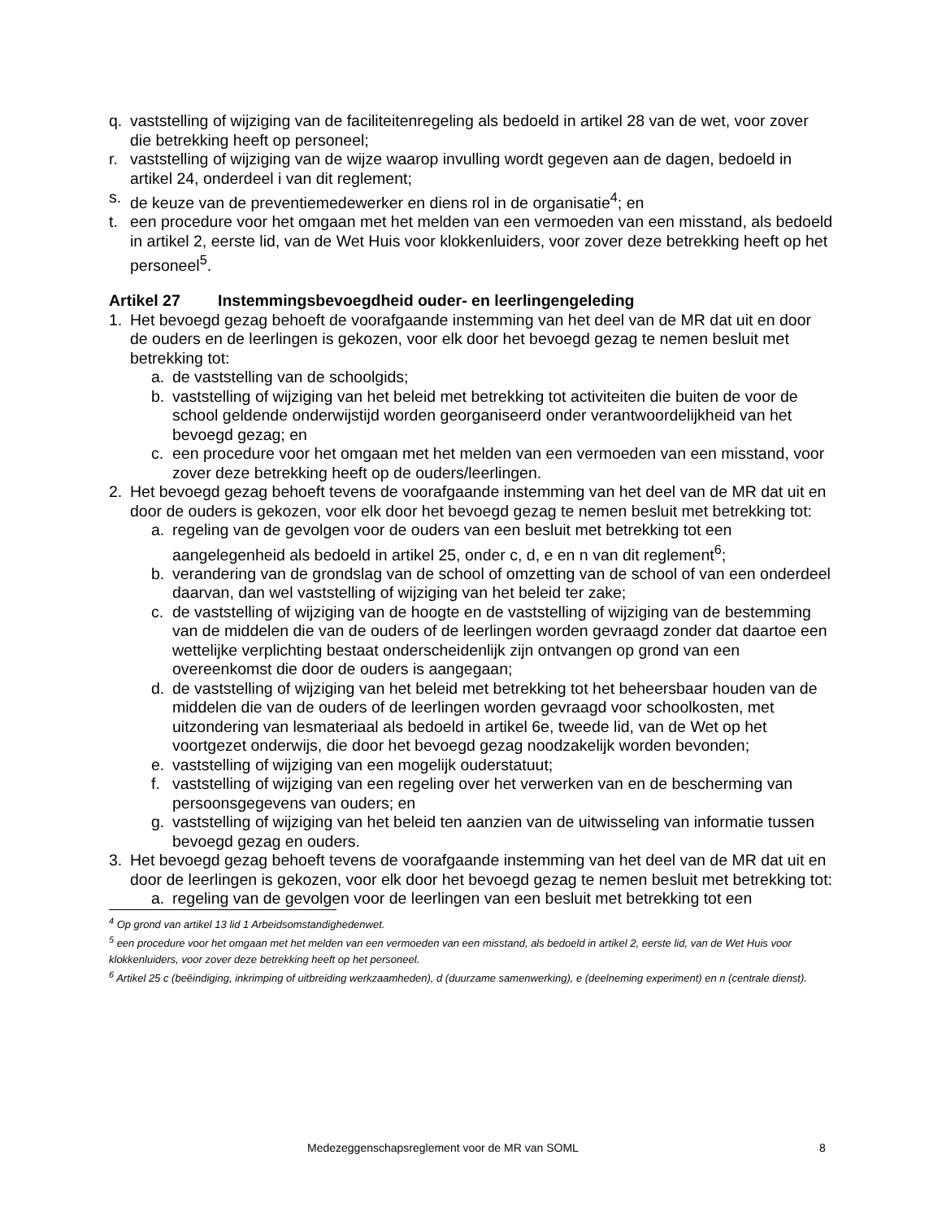q. vaststelling of wijziging van de faciliteitenregeling als bedoeld in artikel 28 van de wet, voor zover die betrekking heeft op personeel;
r. vaststelling of wijziging van de wijze waarop invulling wordt gegeven aan de dagen, bedoeld in artikel 24, onderdeel i van dit reglement;
s. de keuze van de preventiemedewerker en diens rol in de organisatie<sup>4</sup>; en
t. een procedure voor het omgaan met het melden van een vermoeden van een misstand, als bedoeld in artikel 2, eerste lid, van de Wet Huis voor klokkenluiders, voor zover deze betrekking heeft op het personeel<sup>5</sup>.
Artikel 27 Instemmingsbevoegdheid ouder- en leerlingengeleding
1. Het bevoegd gezag behoeft de voorafgaande instemming van het deel van de MR dat uit en door de ouders en de leerlingen is gekozen, voor elk door het bevoegd gezag te nemen besluit met betrekking tot:
a. de vaststelling van de schoolgids;
b. vaststelling of wijziging van het beleid met betrekking tot activiteiten die buiten de voor de school geldende onderwijstijd worden georganiseerd onder verantwoordelijkheid van het bevoegd gezag; en
c. een procedure voor het omgaan met het melden van een vermoeden van een misstand, voor zover deze betrekking heeft op de ouders/leerlingen.
2. Het bevoegd gezag behoeft tevens de voorafgaande instemming van het deel van de MR dat uit en door de ouders is gekozen, voor elk door het bevoegd gezag te nemen besluit met betrekking tot:
a. regeling van de gevolgen voor de ouders van een besluit met betrekking tot een aangelegenheid als bedoeld in artikel 25, onder c, d, e en n van dit reglement<sup>6</sup>;
b. verandering van de grondslag van de school of omzetting van de school of van een onderdeel daarvan, dan wel vaststelling of wijziging van het beleid ter zake;
c. de vaststelling of wijziging van de hoogte en de vaststelling of wijziging van de bestemming van de middelen die van de ouders of de leerlingen worden gevraagd zonder dat daartoe een wettelijke verplichting bestaat onderscheidenlijk zijn ontvangen op grond van een overeenkomst die door de ouders is aangegaan;
d. de vaststelling of wijziging van het beleid met betrekking tot het beheersbaar houden van de middelen die van de ouders of de leerlingen worden gevraagd voor schoolkosten, met uitzondering van lesmateriaal als bedoeld in artikel 6e, tweede lid, van de Wet op het voortgezet onderwijs, die door het bevoegd gezag noodzakelijk worden bevonden;
e. vaststelling of wijziging van een mogelijk ouderstatuut;
f. vaststelling of wijziging van een regeling over het verwerken van en de bescherming van persoonsgegevens van ouders; en
g. vaststelling of wijziging van het beleid ten aanzien van de uitwisseling van informatie tussen bevoegd gezag en ouders.
3. Het bevoegd gezag behoeft tevens de voorafgaande instemming van het deel van de MR dat uit en door de leerlingen is gekozen, voor elk door het bevoegd gezag te nemen besluit met betrekking tot:
a. regeling van de gevolgen voor de leerlingen van een besluit met betrekking tot een
<sup>4</sup> Op grond van artikel 13 lid 1 Arbeidsomstandighedenwet.
<sup>5</sup> een procedure voor het omgaan met het melden van een vermoeden van een misstand, als bedoeld in artikel 2, eerste lid, van de Wet Huis voor klokkenluiders, voor zover deze betrekking heeft op het personeel.
<sup>6</sup> Artikel 25 c (beëindiging, inkrimping of uitbreiding werkzaamheden), d (duurzame samenwerking), e (deelneming experiment) en n (centrale dienst).
Medezeggenschapsreglement voor de MR van SOML 8